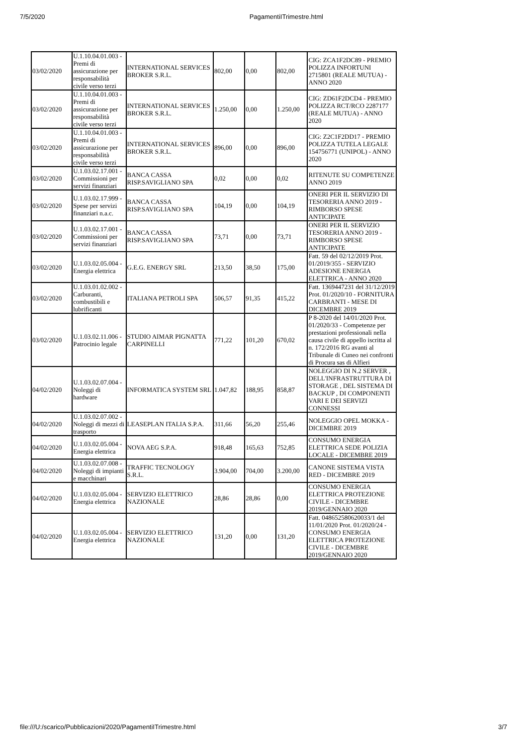7/5/2020 PagamentiITrimestre.html
| 03/02/2020 | U.1.10.04.01.003 - Premi di assicurazione per responsabilità civile verso terzi | INTERNATIONAL SERVICES BROKER S.R.L. | 802,00 | 0,00 | 802,00 | CIG: ZCA1F2DC89 - PREMIO POLIZZA INFORTUNI 2715801 (REALE MUTUA) - ANNO 2020 |
| 03/02/2020 | U.1.10.04.01.003 - Premi di assicurazione per responsabilità civile verso terzi | INTERNATIONAL SERVICES BROKER S.R.L. | 1.250,00 | 0,00 | 1.250,00 | CIG: ZD61F2DCD4 - PREMIO POLIZZA RCT/RCO 2287177 (REALE MUTUA) - ANNO 2020 |
| 03/02/2020 | U.1.10.04.01.003 - Premi di assicurazione per responsabilità civile verso terzi | INTERNATIONAL SERVICES BROKER S.R.L. | 896,00 | 0,00 | 896,00 | CIG: Z2C1F2DD17 - PREMIO POLIZZA TUTELA LEGALE 154756771 (UNIPOL) - ANNO 2020 |
| 03/02/2020 | U.1.03.02.17.001 - Commissioni per servizi finanziari | BANCA CASSA RISP.SAVIGLIANO SPA | 0,02 | 0,00 | 0,02 | RITENUTE SU COMPETENZE ANNO 2019 |
| 03/02/2020 | U.1.03.02.17.999 - Spese per servizi finanziari n.a.c. | BANCA CASSA RISP.SAVIGLIANO SPA | 104,19 | 0,00 | 104,19 | ONERI PER IL SERVIZIO DI TESORERIA ANNO 2019 - RIMBORSO SPESE ANTICIPATE |
| 03/02/2020 | U.1.03.02.17.001 - Commissioni per servizi finanziari | BANCA CASSA RISP.SAVIGLIANO SPA | 73,71 | 0,00 | 73,71 | ONERI PER IL SERVIZIO TESORERIA ANNO 2019 - RIMBORSO SPESE ANTICIPATE |
| 03/02/2020 | U.1.03.02.05.004 - Energia elettrica | G.E.G. ENERGY SRL | 213,50 | 38,50 | 175,00 | Fatt. 59 del 02/12/2019 Prot. 01/2019/355 - SERVIZIO ADESIONE ENERGIA ELETTRICA - ANNO 2020 |
| 03/02/2020 | U.1.03.01.02.002 - Carburanti, combustibili e lubrificanti | ITALIANA PETROLI SPA | 506,57 | 91,35 | 415,22 | Fatt. 1369447231 del 31/12/2019 Prot. 01/2020/10 - FORNITURA CARBRANTI - MESE DI DICEMBRE 2019 |
| 03/02/2020 | U.1.03.02.11.006 - Patrocinio legale | STUDIO AIMAR PIGNATTA CARPINELLI | 771,22 | 101,20 | 670,02 | P 8-2020 del 14/01/2020 Prot. 01/2020/33 - Competenze per prestazioni professionali nella causa civile di appello iscritta al n. 172/2016 RG avanti al Tribunale di Cuneo nei confronti di Procura sas di Alfieri |
| 04/02/2020 | U.1.03.02.07.004 - Noleggi di hardware | INFORMATICA SYSTEM SRL | 1.047,82 | 188,95 | 858,87 | NOLEGGIO DI N.2 SERVER , DELL'INFRASTRUTTURA DI STORAGE , DEL SISTEMA DI BACKUP , DI COMPONENTI VARI E DEI SERVIZI CONNESSI |
| 04/02/2020 | U.1.03.02.07.002 - Noleggi di mezzi di trasporto | LEASEPLAN ITALIA S.P.A. | 311,66 | 56,20 | 255,46 | NOLEGGIO OPEL MOKKA - DICEMBRE 2019 |
| 04/02/2020 | U.1.03.02.05.004 - Energia elettrica | NOVA AEG S.P.A. | 918,48 | 165,63 | 752,85 | CONSUMO ENERGIA ELETTRICA SEDE POLIZIA LOCALE - DICEMBRE 2019 |
| 04/02/2020 | U.1.03.02.07.008 - Noleggi di impianti e macchinari | TRAFFIC TECNOLOGY S.R.L. | 3.904,00 | 704,00 | 3.200,00 | CANONE SISTEMA VISTA RED - DICEMBRE 2019 |
| 04/02/2020 | U.1.03.02.05.004 - Energia elettrica | SERVIZIO ELETTRICO NAZIONALE | 28,86 | 28,86 | 0,00 | CONSUMO ENERGIA ELETTRICA PROTEZIONE CIVILE - DICEMBRE 2019/GENNAIO 2020 |
| 04/02/2020 | U.1.03.02.05.004 - Energia elettrica | SERVIZIO ELETTRICO NAZIONALE | 131,20 | 0,00 | 131,20 | Fatt. 048652580620033/1 del 11/01/2020 Prot. 01/2020/24 - CONSUMO ENERGIA ELETTRICA PROTEZIONE CIVILE - DICEMBRE 2019/GENNAIO 2020 |
file:///U:/scarico/Pubblicazioni/2020/PagamentiITrimestre.html 3/7